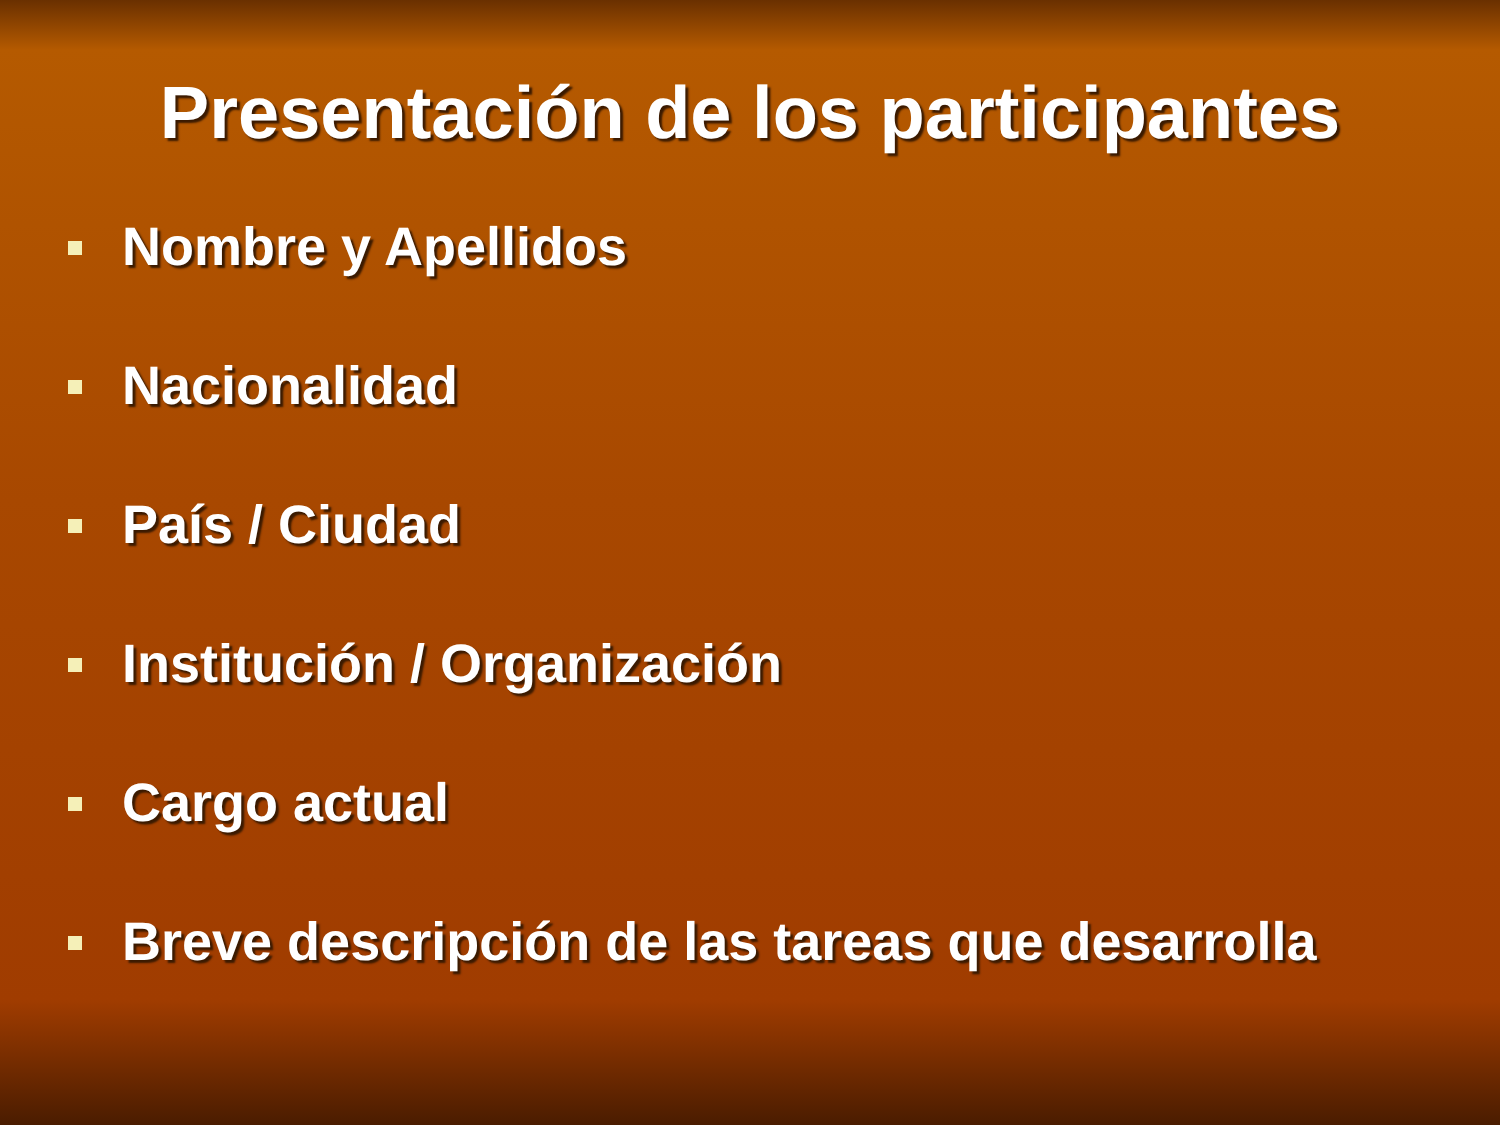Presentación de los participantes
Nombre y Apellidos
Nacionalidad
País / Ciudad
Institución / Organización
Cargo actual
Breve descripción de las tareas que desarrolla